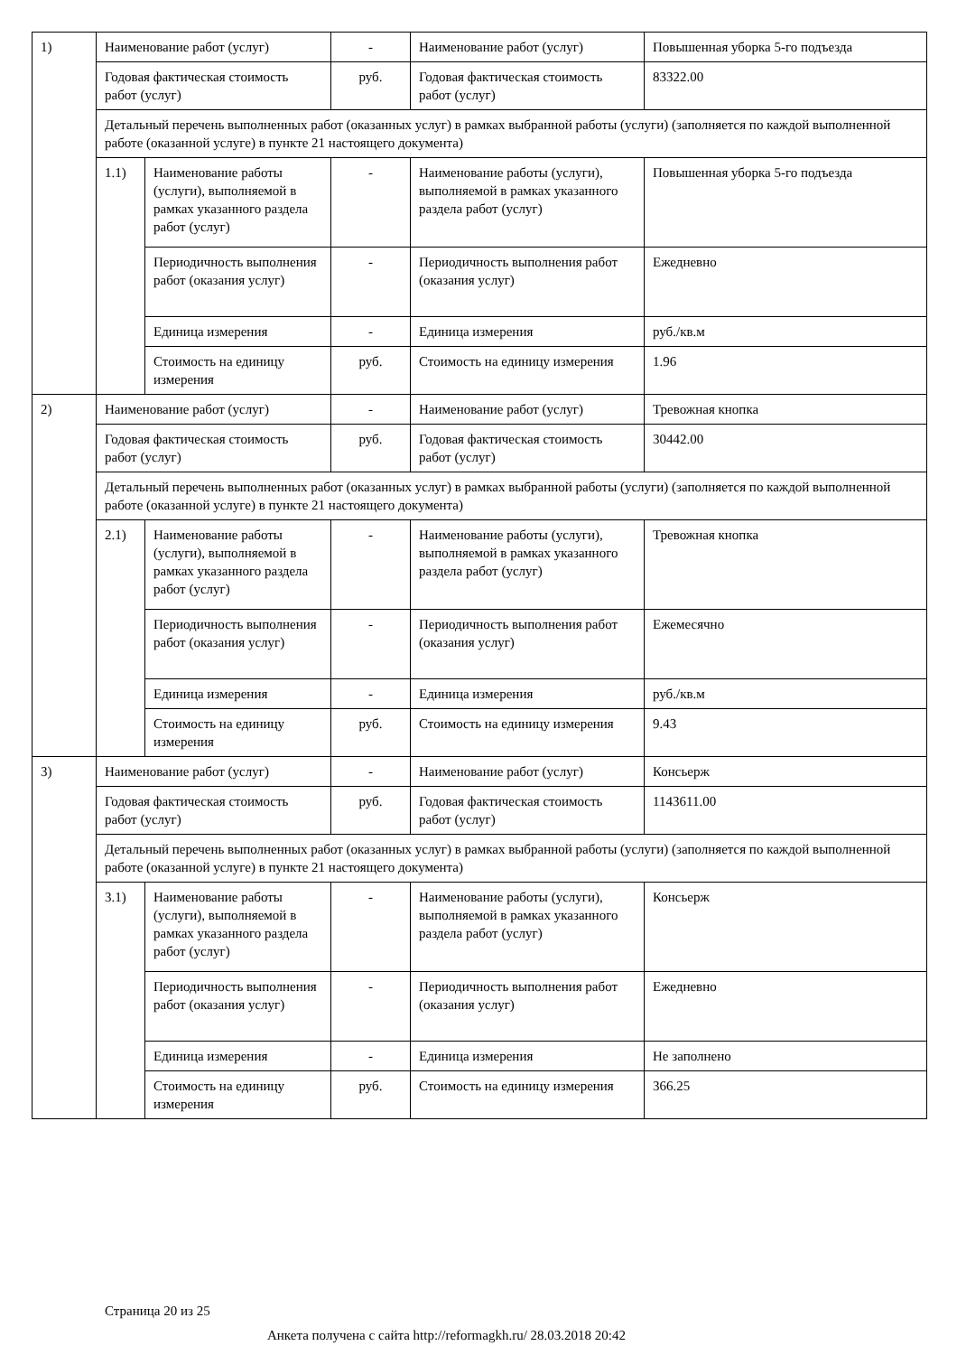| 1) | Наименование работ (услуг) | | - | Наименование работ (услуг) | Повышенная уборка 5-го подъезда |
| | Годовая фактическая стоимость работ (услуг) | | руб. | Годовая фактическая стоимость работ (услуг) | 83322.00 |
| | Детальный перечень выполненных работ (оказанных услуг) в рамках выбранной работы (услуги) (заполняется по каждой выполненной работе (оказанной услуге) в пункте 21 настоящего документа) | | | | |
| | 1.1) | Наименование работы (услуги), выполняемой в рамках указанного раздела работ (услуг) | - | Наименование работы (услуги), выполняемой в рамках указанного раздела работ (услуг) | Повышенная уборка 5-го подъезда |
| | | Периодичность выполнения работ (оказания услуг) | - | Периодичность выполнения работ (оказания услуг) | Ежедневно |
| | | Единица измерения | - | Единица измерения | руб./кв.м |
| | | Стоимость на единицу измерения | руб. | Стоимость на единицу измерения | 1.96 |
| 2) | Наименование работ (услуг) | | - | Наименование работ (услуг) | Тревожная кнопка |
| | Годовая фактическая стоимость работ (услуг) | | руб. | Годовая фактическая стоимость работ (услуг) | 30442.00 |
| | Детальный перечень выполненных работ (оказанных услуг) в рамках выбранной работы (услуги) (заполняется по каждой выполненной работе (оказанной услуге) в пункте 21 настоящего документа) | | | | |
| | 2.1) | Наименование работы (услуги), выполняемой в рамках указанного раздела работ (услуг) | - | Наименование работы (услуги), выполняемой в рамках указанного раздела работ (услуг) | Тревожная кнопка |
| | | Периодичность выполнения работ (оказания услуг) | - | Периодичность выполнения работ (оказания услуг) | Ежемесячно |
| | | Единица измерения | - | Единица измерения | руб./кв.м |
| | | Стоимость на единицу измерения | руб. | Стоимость на единицу измерения | 9.43 |
| 3) | Наименование работ (услуг) | | - | Наименование работ (услуг) | Консьерж |
| | Годовая фактическая стоимость работ (услуг) | | руб. | Годовая фактическая стоимость работ (услуг) | 1143611.00 |
| | Детальный перечень выполненных работ (оказанных услуг) в рамках выбранной работы (услуги) (заполняется по каждой выполненной работе (оказанной услуге) в пункте 21 настоящего документа) | | | | |
| | 3.1) | Наименование работы (услуги), выполняемой в рамках указанного раздела работ (услуг) | - | Наименование работы (услуги), выполняемой в рамках указанного раздела работ (услуг) | Консьерж |
| | | Периодичность выполнения работ (оказания услуг) | - | Периодичность выполнения работ (оказания услуг) | Ежедневно |
| | | Единица измерения | - | Единица измерения | Не заполнено |
| | | Стоимость на единицу измерения | руб. | Стоимость на единицу измерения | 366.25 |
Страница 20 из 25
Анкета получена с сайта http://reformagkh.ru/ 28.03.2018 20:42